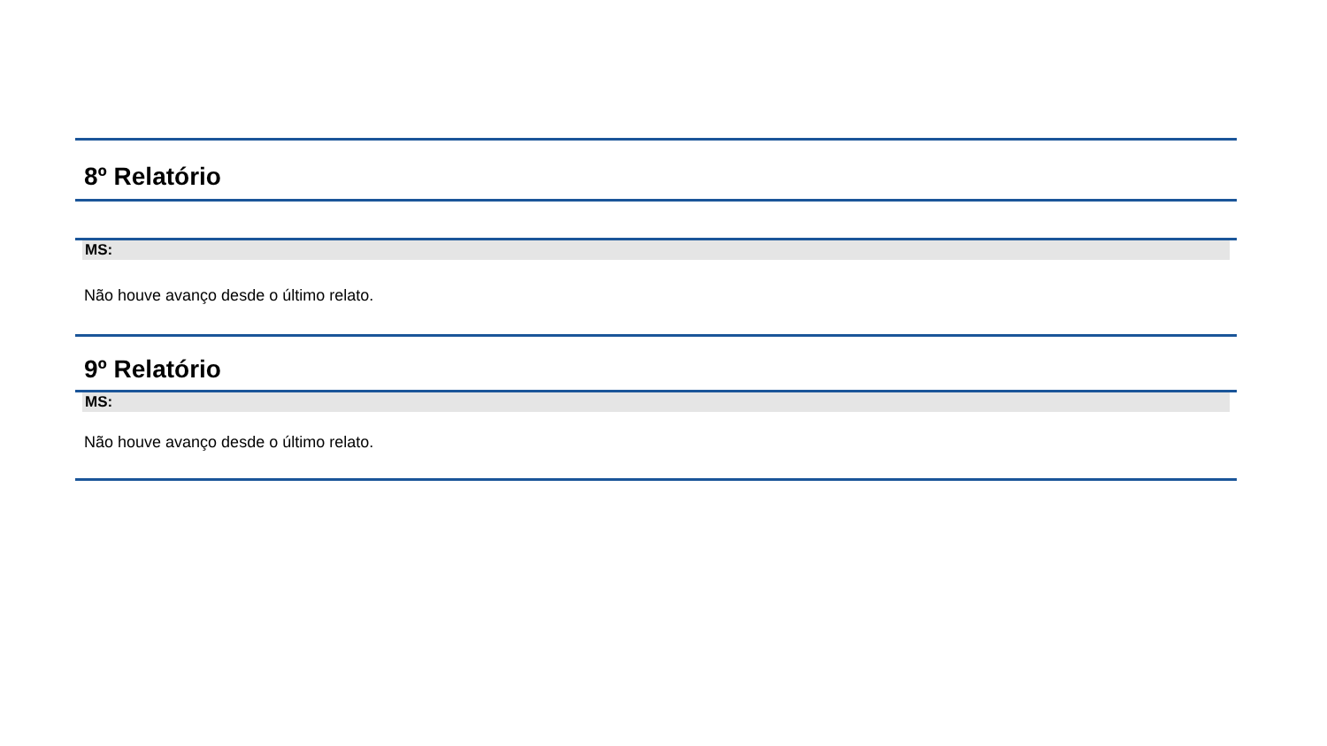8º Relatório
MS:
Não houve avanço desde o último relato.
9º Relatório
MS:
Não houve avanço desde o último relato.